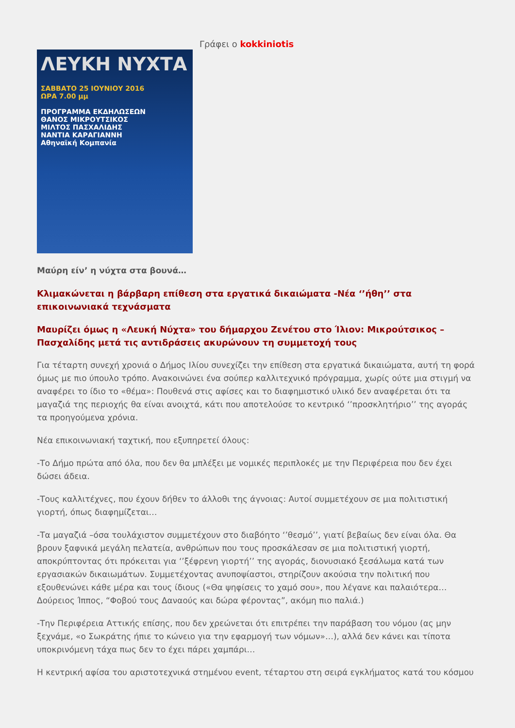ΛΕΥΚΗ ΝΥΧΤΑ
ΣΑΒΒΑΤΟ 25 ΙΟΥΝΙΟΥ 2016
ΩΡΑ 7.00 μμ
ΠΡΟΓΡΑΜΜΑ ΕΚΔΗΛΩΣΕΩΝ
ΘΑΝΟΣ ΜΙΚΡΟΥΤΣΙΚΟΣ
ΜΙΛΤΟΣ ΠΑΣΧΑΛΙΔΗΣ
ΝΑΝΤΙΑ ΚΑΡΑΓΙΑΝΝΗ
Αθηναϊκή Κομπανία
Γράφει ο kokkiniotis
Μαύρη είν’ η νύχτα στα βουνά…
Κλιμακώνεται η βάρβαρη επίθεση στα εργατικά δικαιώματα -Νέα ‘’ήθη’’ στα επικοινωνιακά τεχνάσματα
Μαυρίζει όμως η «Λευκή Νύχτα» του δήμαρχου Ζενέτου στο Ίλιον: Μικρούτσικος – Πασχαλίδης μετά τις αντιδράσεις ακυρώνουν τη συμμετοχή τους
Για τέταρτη συνεχή χρονιά ο Δήμος Ιλίου συνεχίζει την επίθεση στα εργατικά δικαιώματα, αυτή τη φορά όμως με πιο ύπουλο τρόπο. Ανακοινώνει ένα σούπερ καλλιτεχνικό πρόγραμμα, χωρίς ούτε μια στιγμή να αναφέρει το ίδιο το «θέμα»: Πουθενά στις αφίσες και το διαφημιστικό υλικό δεν αναφέρεται ότι τα μαγαζιά της περιοχής θα είναι ανοιχτά, κάτι που αποτελούσε το κεντρικό ‘’προσκλητήριο’’ της αγοράς τα προηγούμενα χρόνια.
Νέα επικοινωνιακή ταχτική, που εξυπηρετεί όλους:
-Το Δήμο πρώτα από όλα, που δεν θα μπλέξει με νομικές περιπλοκές με την Περιφέρεια που δεν έχει δώσει άδεια.
-Τους καλλιτέχνες, που έχουν δήθεν το άλλοθι της άγνοιας: Αυτοί συμμετέχουν σε μια πολιτιστική γιορτή, όπως διαφημίζεται…
-Τα μαγαζιά –όσα τουλάχιστον συμμετέχουν στο διαβόητο ‘’θεσμό’’, γιατί βεβαίως δεν είναι όλα. Θα βρουν ξαφνικά μεγάλη πελατεία, ανθρώπων που τους προσκάλεσαν σε μια πολιτιστική γιορτή, αποκρύπτοντας ότι πρόκειται για ‘’ξέφρενη γιορτή’’ της αγοράς, διονυσιακό ξεσάλωμα κατά των εργασιακών δικαιωμάτων. Συμμετέχοντας ανυποψίαστοι, στηρίζουν ακούσια την πολιτική που εξουθενώνει κάθε μέρα και τους ίδιους («Θα ψηφίσεις το χαμό σου», που λέγανε και παλαιότερα… Δούρειος Ίππος, “Φοβού τους Δαναούς και δώρα φέροντας”, ακόμη πιο παλιά.)
-Την Περιφέρεια Αττικής επίσης, που δεν χρεώνεται ότι επιτρέπει την παράβαση του νόμου (ας μην ξεχνάμε, «ο Σωκράτης ήπιε το κώνειο για την εφαρμογή των νόμων»…), αλλά δεν κάνει και τίποτα υποκρινόμενη τάχα πως δεν το έχει πάρει χαμπάρι…
Η κεντρική αφίσα του αριστοτεχνικά στημένου event, τέταρτου στη σειρά εγκλήματος κατά του κόσμου